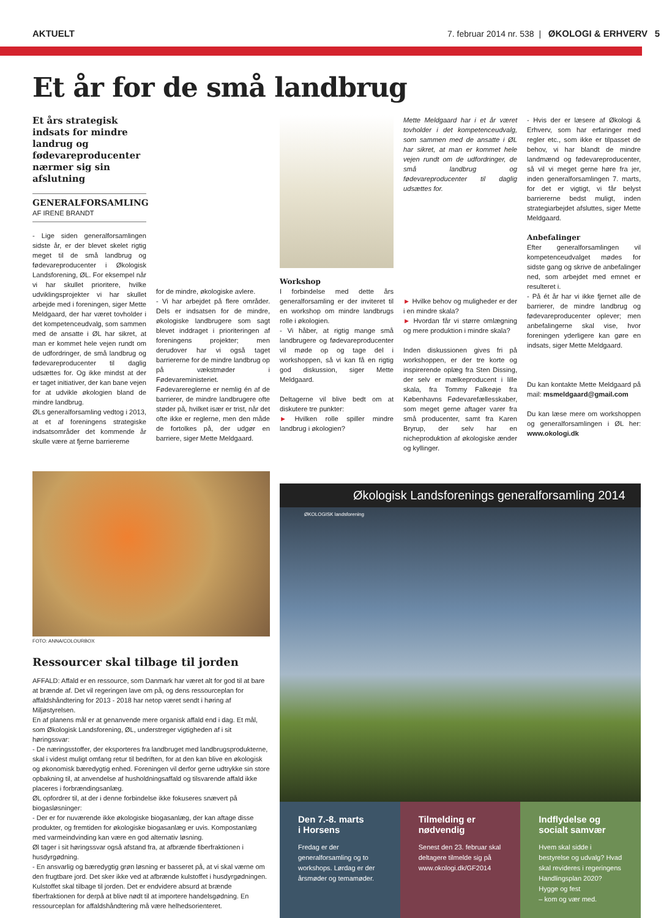AKTUELT 7. februar 2014 nr. 538 | ØKOLOGI & ERHVERV 5
Et år for de små landbrug
Et års strategisk indsats for mindre landrug og fødevareproducenter nærmer sig sin afslutning
GENERALFORSAMLING
AF IRENE BRANDT
- Lige siden generalforsamlingen sidste år, er der blevet skelet rigtig meget til de små landbrug og fødevareproducenter i Økologisk Landsforening, ØL. For eksempel når vi har skullet prioritere, hvilke udviklingsprojekter vi har skullet arbejde med i foreningen, siger Mette Meldgaard, der har været tovholder i det kompetenceudvalg, som sammen med de ansatte i ØL har sikret, at man er kommet hele vejen rundt om de udfordringer, de små landbrug og fødevareproducenter til daglig udsættes for. Og ikke mindst at der er taget initiativer, der kan bane vejen for at udvikle økologien bland de mindre landbrug.
ØLs generalforsamling vedtog i 2013, at et af foreningens strategiske indsatsområder det kommende år skulle være at fjerne barriererne
for de mindre, økologiske avlere.
- Vi har arbejdet på flere områder. Dels er indsatsen for de mindre, økologiske landbrugere som sagt blevet inddraget i prioriteringen af foreningens projekter; men derudover har vi også taget barriererne for de mindre landbrug op på vækstmøder i Fødevareministeriet. Fødevarereglerne er nemlig én af de barrierer, de mindre landbrugere ofte støder på, hvilket især er trist, når det ofte ikke er reglerne, men den måde de fortolkes på, der udgør en barriere, siger Mette Meldgaard.
Workshop
I forbindelse med dette års generalforsamling er der inviteret til en workshop om mindre landbrugs rolle i økologien.
- Vi håber, at rigtig mange små landbrugere og fødevareproducenter vil møde op og tage del i workshoppen, så vi kan få en rigtig god diskussion, siger Mette Meldgaard.
Deltagerne vil blive bedt om at diskutere tre punkter:
► Hvilken rolle spiller mindre landbrug i økologien?
Mette Meldgaard har i et år været tovholder i det kompetenceudvalg, som sammen med de ansatte i ØL har sikret, at man er kommet hele vejen rundt om de udfordringer, de små landbrug og fødevareproducenter til daglig udsættes for.
► Hvilke behov og muligheder er der i en mindre skala?
► Hvordan får vi større omlægning og mere produktion i mindre skala?
Inden diskussionen gives fri på workshoppen, er der tre korte og inspirerende oplæg fra Sten Dissing, der selv er mælkeproducent i lille skala, fra Tommy Falkeøje fra Københavns Fødevarefællesskaber, som meget gerne aftager varer fra små producenter, samt fra Karen Bryrup, der selv har en nicheproduktion af økologiske ænder og kyllinger.
- Hvis der er læsere af Økologi & Erhverv, som har erfaringer med regler etc., som ikke er tilpasset de behov, vi har blandt de mindre landmænd og fødevareproducenter, så vil vi meget gerne høre fra jer, inden generalforsamlingen 7. marts, for det er vigtigt, vi får belyst barriererne bedst muligt, inden strategiarbejdet afsluttes, siger Mette Meldgaard.
Anbefalinger
Efter generalforsamlingen vil kompetenceudvalget mødes for sidste gang og skrive de anbefalinger ned, som arbejdet med emnet er resulteret i.
- På ét år har vi ikke fjernet alle de barrierer, de mindre landbrug og fødevareproducenter oplever; men anbefalingerne skal vise, hvor foreningen yderligere kan gøre en indsats, siger Mette Meldgaard.
Du kan kontakte Mette Meldgaard på mail: msmeldgaard@gmail.com
Du kan læse mere om workshoppen og generalforsamlingen i ØL her: www.okologi.dk
FOTO: ANNA/COLOURBOX
Ressourcer skal tilbage til jorden
AFFALD: Affald er en ressource, som Danmark har været alt for god til at bare at brænde af. Det vil regeringen lave om på, og dens ressourceplan for affaldshåndtering for 2013 - 2018 har netop været sendt i høring af Miljøstyrelsen.
En af planens mål er at genanvende mere organisk affald end i dag. Et mål, som Økologisk Landsforening, ØL, understreger vigtigheden af i sit høringssvar:
- De næringsstoffer, der eksporteres fra landbruget med landbrugsprodukterne, skal i videst muligt omfang retur til bedriften, for at den kan blive en økologisk og økonomisk bæredygtig enhed. Foreningen vil derfor gerne udtrykke sin store opbakning til, at anvendelse af husholdningsaffald og tilsvarende affald ikke placeres i forbrændingsanlæg.
ØL opfordrer til, at der i denne forbindelse ikke fokuseres snævert på biogasløsninger:
- Der er for nuværende ikke økologiske biogasanlæg, der kan aftage disse produkter, og fremtiden for økologiske biogasanlæg er uvis. Kompostanlæg med varmeindvinding kan være en god alternativ løsning.
Øl tager i sit høringssvar også afstand fra, at afbrænde fiberfraktionen i husdyrgødning.
- En ansvarlig og bæredygtig grøn løsning er basseret på, at vi skal værne om den frugtbare jord. Det sker ikke ved at afbrænde kulstoffet i husdyrgødningen. Kulstoffet skal tilbage til jorden. Det er endvidere absurd at brænde fiberfraktionen for derpå at blive nødt til at importere handelsgødning. En ressourceplan for affaldshåndtering må være helhedsorienteret.
Økologisk Landsforenings generalforsamling 2014
ØKOLOGISK landsforening
Den 7.-8. marts
i Horsens
Fredag er der generalforsamling og to workshops. Lørdag er der årsmøder og temamøder.
Tilmelding er
nødvendig
Senest den 23. februar skal deltagere tilmelde sig på www.okologi.dk/GF2014
Indflydelse og
socialt samvær
Hvem skal sidde i bestyrelse og udvalg? Hvad skal revideres i regeringens Handlingsplan 2020?
Hygge og fest
– kom og vær med.